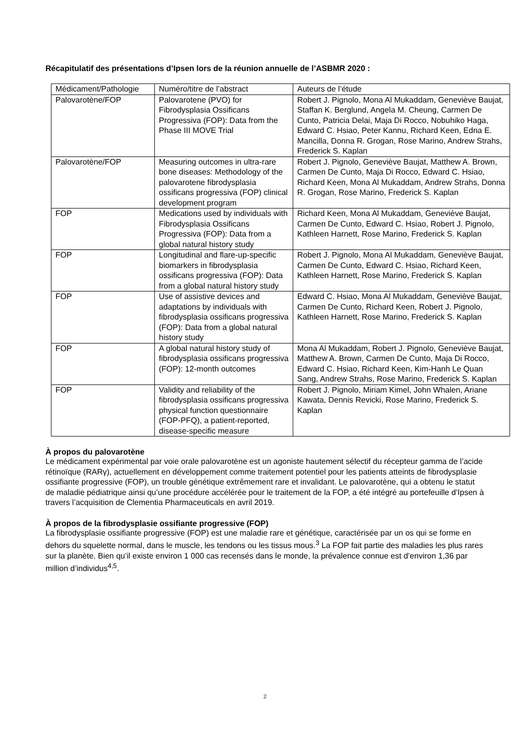Récapitulatif des présentations d’Ipsen lors de la réunion annuelle de l’ASBMR 2020 :
| Médicament/Pathologie | Numéro/titre de l’abstract | Auteurs de l’étude |
| Palovarotène/FOP | Palovarotene (PVO) for Fibrodysplasia Ossificans Progressiva (FOP): Data from the Phase III MOVE Trial | Robert J. Pignolo, Mona Al Mukaddam, Geneviève Baujat, Staffan K. Berglund, Angela M. Cheung, Carmen De Cunto, Patricia Delai, Maja Di Rocco, Nobuhiko Haga, Edward C. Hsiao, Peter Kannu, Richard Keen, Edna E. Mancilla, Donna R. Grogan, Rose Marino, Andrew Strahs, Frederick S. Kaplan |
| Palovarotène/FOP | Measuring outcomes in ultra-rare bone diseases: Methodology of the palovarotene fibrodysplasia ossificans progressiva (FOP) clinical development program | Robert J. Pignolo, Geneviève Baujat, Matthew A. Brown, Carmen De Cunto, Maja Di Rocco, Edward C. Hsiao, Richard Keen, Mona Al Mukaddam, Andrew Strahs, Donna R. Grogan, Rose Marino, Frederick S. Kaplan |
| FOP | Medications used by individuals with Fibrodysplasia Ossificans Progressiva (FOP): Data from a global natural history study | Richard Keen, Mona Al Mukaddam, Geneviève Baujat, Carmen De Cunto, Edward C. Hsiao, Robert J. Pignolo, Kathleen Harnett, Rose Marino, Frederick S. Kaplan |
| FOP | Longitudinal and flare-up-specific biomarkers in fibrodysplasia ossificans progressiva (FOP): Data from a global natural history study | Robert J. Pignolo, Mona Al Mukaddam, Geneviève Baujat, Carmen De Cunto, Edward C. Hsiao, Richard Keen, Kathleen Harnett, Rose Marino, Frederick S. Kaplan |
| FOP | Use of assistive devices and adaptations by individuals with fibrodysplasia ossificans progressiva (FOP): Data from a global natural history study | Edward C. Hsiao, Mona Al Mukaddam, Geneviève Baujat, Carmen De Cunto, Richard Keen, Robert J. Pignolo, Kathleen Harnett, Rose Marino, Frederick S. Kaplan |
| FOP | A global natural history study of fibrodysplasia ossificans progressiva (FOP): 12-month outcomes | Mona Al Mukaddam, Robert J. Pignolo, Geneviève Baujat, Matthew A. Brown, Carmen De Cunto, Maja Di Rocco, Edward C. Hsiao, Richard Keen, Kim-Hanh Le Quan Sang, Andrew Strahs, Rose Marino, Frederick S. Kaplan |
| FOP | Validity and reliability of the fibrodysplasia ossificans progressiva physical function questionnaire (FOP-PFQ), a patient-reported, disease-specific measure | Robert J. Pignolo, Miriam Kimel, John Whalen, Ariane Kawata, Dennis Revicki, Rose Marino, Frederick S. Kaplan |
À propos du palovarotène
Le médicament expérimental par voie orale palovarotène est un agoniste hautement sélectif du récepteur gamma de l’acide rétinoïque (RARγ), actuellement en développement comme traitement potentiel pour les patients atteints de fibrodysplasie ossifiante progressive (FOP), un trouble génétique extrêmement rare et invalidant. Le palovarotène, qui a obtenu le statut de maladie pédiatrique ainsi qu’une procédure accélérée pour le traitement de la FOP, a été intégré au portefeuille d’Ipsen à travers l’acquisition de Clementia Pharmaceuticals en avril 2019.
À propos de la fibrodysplasie ossifiante progressive (FOP)
La fibrodysplasie ossifiante progressive (FOP) est une maladie rare et génétique, caractérisée par un os qui se forme en dehors du squelette normal, dans le muscle, les tendons ou les tissus mous.<sup>3</sup> La FOP fait partie des maladies les plus rares sur la planète. Bien qu’il existe environ 1 000 cas recensés dans le monde, la prévalence connue est d’environ 1,36 par million d’individus<sup>4,5</sup>.
2